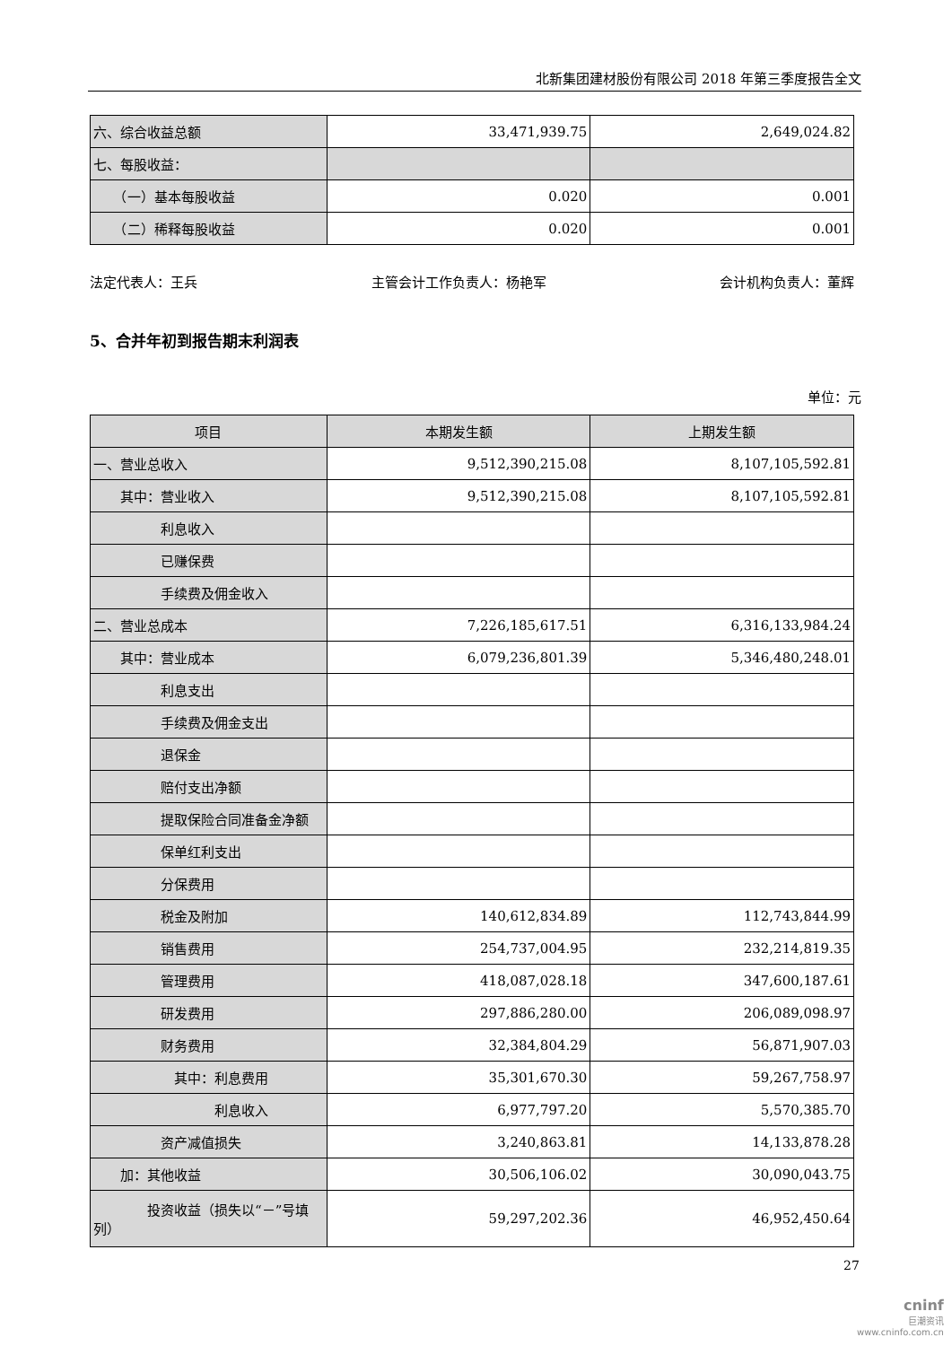北新集团建材股份有限公司 2018 年第三季度报告全文
| 六、综合收益总额 | 33,471,939.75 | 2,649,024.82 |
| 七、每股收益： | | |
| （一）基本每股收益 | 0.020 | 0.001 |
| （二）稀释每股收益 | 0.020 | 0.001 |
法定代表人：王兵 主管会计工作负责人：杨艳军 会计机构负责人：董辉
5、合并年初到报告期末利润表
单位：元
| 项目 | 本期发生额 | 上期发生额 |
| --- | --- | --- |
| 一、营业总收入 | 9,512,390,215.08 | 8,107,105,592.81 |
| 其中：营业收入 | 9,512,390,215.08 | 8,107,105,592.81 |
| 利息收入 | | |
| 已赚保费 | | |
| 手续费及佣金收入 | | |
| 二、营业总成本 | 7,226,185,617.51 | 6,316,133,984.24 |
| 其中：营业成本 | 6,079,236,801.39 | 5,346,480,248.01 |
| 利息支出 | | |
| 手续费及佣金支出 | | |
| 退保金 | | |
| 赔付支出净额 | | |
| 提取保险合同准备金净额 | | |
| 保单红利支出 | | |
| 分保费用 | | |
| 税金及附加 | 140,612,834.89 | 112,743,844.99 |
| 销售费用 | 254,737,004.95 | 232,214,819.35 |
| 管理费用 | 418,087,028.18 | 347,600,187.61 |
| 研发费用 | 297,886,280.00 | 206,089,098.97 |
| 财务费用 | 32,384,804.29 | 56,871,907.03 |
| 其中：利息费用 | 35,301,670.30 | 59,267,758.97 |
| 利息收入 | 6,977,797.20 | 5,570,385.70 |
| 资产减值损失 | 3,240,863.81 | 14,133,878.28 |
| 加：其他收益 | 30,506,106.02 | 30,090,043.75 |
| 投资收益（损失以“－”号填列） | 59,297,202.36 | 46,952,450.64 |
27
cninf
巨潮资讯
www.cninfo.com.cn